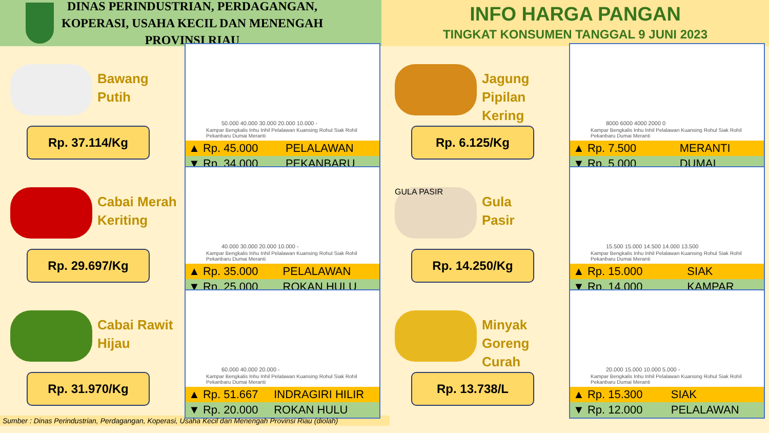DINAS PERINDUSTRIAN, PERDAGANGAN,
KOPERASI, USAHA KECIL DAN MENENGAH
PROVINSI RIAU
INFO HARGA PANGAN
TINGKAT KONSUMEN TANGGAL 9 JUNI 2023
Bawang
Putih
Rp. 37.114/Kg
50.000 40.000 30.000 20.000 10.000 -
Kampar Bengkalis Inhu Inhil Pelalawan Kuansing Rohul Siak Rohil Pekanbaru Dumai Meranti
| ▲ Rp. 45.000 | PELALAWAN |
| ▼ Rp. 34.000 | PEKANBARU |
Cabai Merah
Keriting
Rp. 29.697/Kg
40.000 30.000 20.000 10.000 -
Kampar Bengkalis Inhu Inhil Pelalawan Kuansing Rohul Siak Rohil Pekanbaru Dumai Meranti
| ▲ Rp. 35.000 | PELALAWAN |
| ▼ Rp. 25.000 | ROKAN HULU |
Cabai Rawit
Hijau
Rp. 31.970/Kg
60.000 40.000 20.000 -
Kampar Bengkalis Inhu Inhil Pelalawan Kuansing Rohul Siak Rohil Pekanbaru Dumai Meranti
| ▲ Rp. 51.667 | INDRAGIRI HILIR |
| ▼ Rp. 20.000 | ROKAN HULU |
Sumber : Dinas Perindustrian, Perdagangan, Koperasi, Usaha Kecil dan Menengah Provinsi Riau (diolah)
Jagung Pipilan
Kering
Rp. 6.125/Kg
8000 6000 4000 2000 0
Kampar Bengkalis Inhu Inhil Pelalawan Kuansing Rohul Siak Rohil Pekanbaru Dumai Meranti
| ▲ Rp. 7.500 | MERANTI |
| ▼ Rp. 5.000 | DUMAI |
GULA PASIR
Gula
Pasir
Rp. 14.250/Kg
15.500 15.000 14.500 14.000 13.500
Kampar Bengkalis Inhu Inhil Pelalawan Kuansing Rohul Siak Rohil Pekanbaru Dumai Meranti
| ▲ Rp. 15.000 | SIAK |
| ▼ Rp. 14.000 | KAMPAR |
Minyak Goreng
Curah
Rp. 13.738/L
20.000 15.000 10.000 5.000 -
Kampar Bengkalis Inhu Inhil Pelalawan Kuansing Rohul Siak Rohil Pekanbaru Dumai Meranti
| ▲ Rp. 15.300 | SIAK |
| ▼ Rp. 12.000 | PELALAWAN |